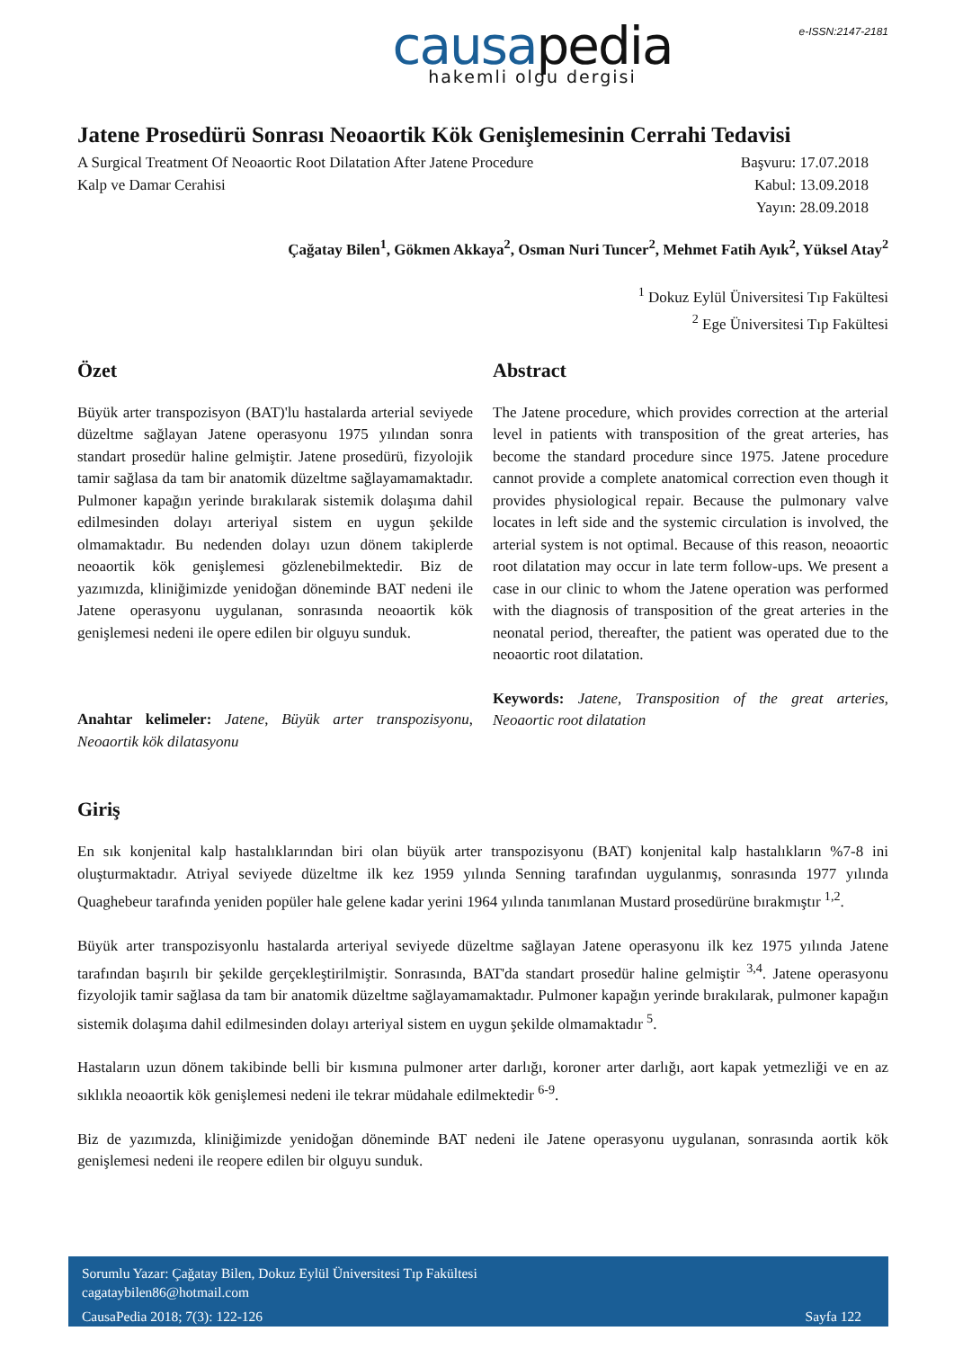e-ISSN:2147-2181
causapedia
hakemli olgu dergisi
Jatene Prosedürü Sonrası Neoaortik Kök Genişlemesinin Cerrahi Tedavisi
A Surgical Treatment Of Neoaortic Root Dilatation After Jatene Procedure
Kalp ve Damar Cerahisi
Başvuru: 17.07.2018
Kabul: 13.09.2018
Yayın: 28.09.2018
Çağatay Bilen<sup>1</sup>, Gökmen Akkaya<sup>2</sup>, Osman Nuri Tuncer<sup>2</sup>, Mehmet Fatih Ayık<sup>2</sup>, Yüksel Atay<sup>2</sup>
<sup>1</sup> Dokuz Eylül Üniversitesi Tıp Fakültesi
<sup>2</sup> Ege Üniversitesi Tıp Fakültesi
Özet
Büyük arter transpozisyon (BAT)'lu hastalarda arterial seviyede düzeltme sağlayan Jatene operasyonu 1975 yılından sonra standart prosedür haline gelmiştir. Jatene prosedürü, fizyolojik tamir sağlasa da tam bir anatomik düzeltme sağlayamamaktadır. Pulmoner kapağın yerinde bırakılarak sistemik dolaşıma dahil edilmesinden dolayı arteriyal sistem en uygun şekilde olmamaktadır. Bu nedenden dolayı uzun dönem takiplerde neoaortik kök genişlemesi gözlenebilmektedir. Biz de yazımızda, kliniğimizde yenidoğan döneminde BAT nedeni ile Jatene operasyonu uygulanan, sonrasında neoaortik kök genişlemesi nedeni ile opere edilen bir olguyu sunduk.
Anahtar kelimeler: Jatene, Büyük arter transpozisyonu, Neoaortik kök dilatasyonu
Abstract
The Jatene procedure, which provides correction at the arterial level in patients with transposition of the great arteries, has become the standard procedure since 1975. Jatene procedure cannot provide a complete anatomical correction even though it provides physiological repair. Because the pulmonary valve locates in left side and the systemic circulation is involved, the arterial system is not optimal. Because of this reason, neoaortic root dilatation may occur in late term follow-ups. We present a case in our clinic to whom the Jatene operation was performed with the diagnosis of transposition of the great arteries in the neonatal period, thereafter, the patient was operated due to the neoaortic root dilatation.
Keywords: Jatene, Transposition of the great arteries, Neoaortic root dilatation
Giriş
En sık konjenital kalp hastalıklarından biri olan büyük arter transpozisyonu (BAT) konjenital kalp hastalıkların %7-8 ini oluşturmaktadır. Atriyal seviyede düzeltme ilk kez 1959 yılında Senning tarafından uygulanmış, sonrasında 1977 yılında Quaghebeur tarafında yeniden popüler hale gelene kadar yerini 1964 yılında tanımlanan Mustard prosedürüne bırakmıştır <sup>1,2</sup>.
Büyük arter transpozisyonlu hastalarda arteriyal seviyede düzeltme sağlayan Jatene operasyonu ilk kez 1975 yılında Jatene tarafından başırılı bir şekilde gerçekleştirilmiştir. Sonrasında, BAT'da standart prosedür haline gelmiştir <sup>3,4</sup>. Jatene operasyonu fizyolojik tamir sağlasa da tam bir anatomik düzeltme sağlayamamaktadır. Pulmoner kapağın yerinde bırakılarak, pulmoner kapağın sistemik dolaşıma dahil edilmesinden dolayı arteriyal sistem en uygun şekilde olmamaktadır <sup>5</sup>.
Hastaların uzun dönem takibinde belli bir kısmına pulmoner arter darlığı, koroner arter darlığı, aort kapak yetmezliği ve en az sıklıkla neoaortik kök genişlemesi nedeni ile tekrar müdahale edilmektedir <sup>6-9</sup>.
Biz de yazımızda, kliniğimizde yenidoğan döneminde BAT nedeni ile Jatene operasyonu uygulanan, sonrasında aortik kök genişlemesi nedeni ile reopere edilen bir olguyu sunduk.
Sorumlu Yazar: Çağatay Bilen, Dokuz Eylül Üniversitesi Tıp Fakültesi
cagataybilen86@hotmail.com
CausaPedia 2018; 7(3): 122-126 Sayfa 122